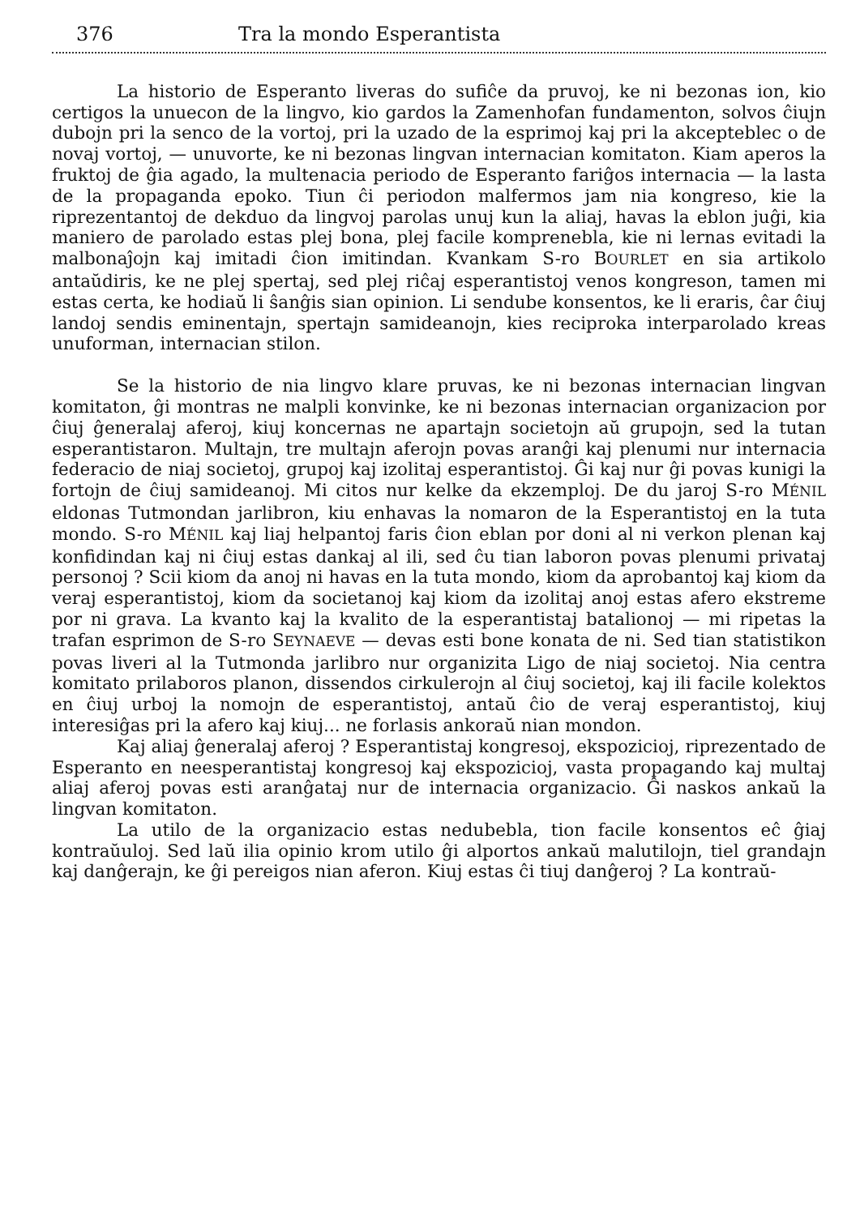376 Tra la mondo Esperantista
La historio de Esperanto liveras do sufiĉe da pruvoj, ke ni bezonas ion, kio certigos la unuecon de la lingvo, kio gardos la Zamenhofan fundamenton, solvos ĉiujn dubojn pri la senco de la vortoj, pri la uzado de la esprimoj kaj pri la akcepteblec o de novaj vortoj, — unuvorte, ke ni bezonas lingvan internacian komitaton. Kiam aperos la fruktoj de ĝia agado, la multenacia periodo de Esperanto fariĝos internacia — la lasta de la propaganda epoko. Tiun ĉi periodon malfermos jam nia kongreso, kie la riprezentantoj de dekduo da lingvoj parolas unuj kun la aliaj, havas la eblon juĝi, kia maniero de parolado estas plej bona, plej facile komprenebla, kie ni lernas evitadi la malbonaĵojn kaj imitadi ĉion imitindan. Kvankam S-ro BOURLET en sia artikolo antaŭdiris, ke ne plej spertaj, sed plej riĉaj esperantistoj venos kongreson, tamen mi estas certa, ke hodiaŭ li ŝanĝis sian opinion. Li sendube konsentos, ke li eraris, ĉar ĉiuj landoj sendis eminentajn, spertajn samideanojn, kies reciproka interparolado kreas unuforman, internacian stilon.
Se la historio de nia lingvo klare pruvas, ke ni bezonas internacian lingvan komitaton, ĝi montras ne malpli konvinke, ke ni bezonas internacian organizacion por ĉiuj ĝeneralaj aferoj, kiuj koncernas ne apartajn societojn aŭ grupojn, sed la tutan esperantistaron. Multajn, tre multajn aferojn povas aranĝi kaj plenumi nur internacia federacio de niaj societoj, grupoj kaj izolitaj esperantistoj. Ĝi kaj nur ĝi povas kunigi la fortojn de ĉiuj samideanoj. Mi citos nur kelke da ekzemploj. De du jaroj S-ro MÉNIL eldonas Tutmondan jarlibron, kiu enhavas la nomaron de la Esperantistoj en la tuta mondo. S-ro MÉNIL kaj liaj helpantoj faris ĉion eblan por doni al ni verkon plenan kaj konfidindan kaj ni ĉiuj estas dankaj al ili, sed ĉu tian laboron povas plenumi privataj personoj ? Scii kiom da anoj ni havas en la tuta mondo, kiom da aprobantoj kaj kiom da veraj esperantistoj, kiom da societanoj kaj kiom da izolitaj anoj estas afero ekstreme por ni grava. La kvanto kaj la kvalito de la esperantistaj batalionoj — mi ripetas la trafan esprimon de S-ro SEYNAEVE — devas esti bone konata de ni. Sed tian statistikon povas liveri al la Tutmonda jarlibro nur organizita Ligo de niaj societoj. Nia centra komitato prilaboros planon, dissendos cirkulerojn al ĉiuj societoj, kaj ili facile kolektos en ĉiuj urboj la nomojn de esperantistoj, antaŭ ĉio de veraj esperantistoj, kiuj interesiĝas pri la afero kaj kiuj... ne forlasis ankoraŭ nian mondon.
Kaj aliaj ĝeneralaj aferoj ? Esperantistaj kongresoj, ekspozicioj, riprezentado de Esperanto en neesperantistaj kongresoj kaj ekspozicioj, vasta propagando kaj multaj aliaj aferoj povas esti aranĝataj nur de internacia organizacio. Ĝi naskos ankaŭ la lingvan komitaton.
La utilo de la organizacio estas nedubebla, tion facile konsentos eĉ ĝiaj kontraŭuloj. Sed laŭ ilia opinio krom utilo ĝi alportos ankaŭ malutilojn, tiel grandajn kaj danĝerajn, ke ĝi pereigos nian aferon. Kiuj estas ĉi tiuj danĝeroj ? La kontraŭ-